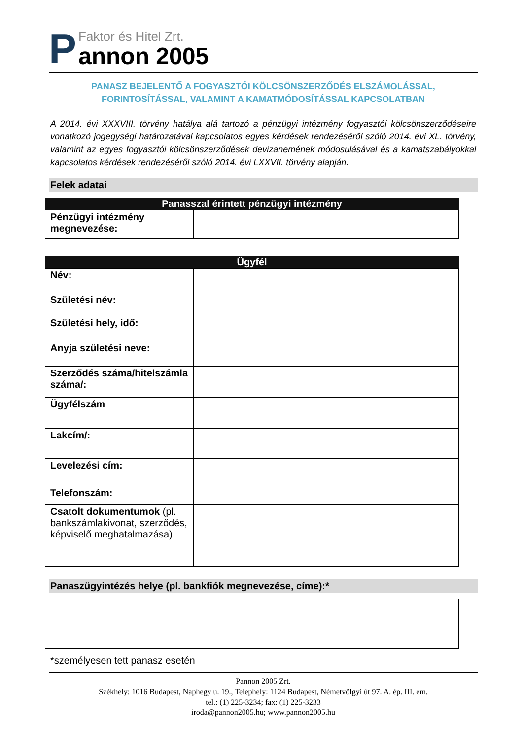P
Faktor és Hitel Zrt.
annon 2005
PANASZ BEJELENTŐ A FOGYASZTÓI KÖLCSÖNSZERZŐDÉS ELSZÁMOLÁSSAL,
FORINTOSÍTÁSSAL, VALAMINT A KAMATMÓDOSÍTÁSSAL KAPCSOLATBAN
A 2014. évi XXXVIII. törvény hatálya alá tartozó a pénzügyi intézmény fogyasztói kölcsönszerződéseire vonatkozó jogegységi határozatával kapcsolatos egyes kérdések rendezéséről szóló 2014. évi XL. törvény, valamint az egyes fogyasztói kölcsönszerződések devizanemének módosulásával és a kamatszabályokkal kapcsolatos kérdések rendezéséről szóló 2014. évi LXXVII. törvény alapján.
Felek adatai
| Panasszal érintett pénzügyi intézmény | |
| --- | --- |
| Pénzügyi intézmény megnevezése: | |
| Ügyfél | |
| --- | --- |
| Név: | |
| Születési név: | |
| Születési hely, idő: | |
| Anyja születési neve: | |
| Szerződés száma/hitelszámla száma/: | |
| Ügyfélszám | |
| Lakcím/: | |
| Levelezési cím: | |
| Telefonszám: | |
| Csatolt dokumentumok (pl. bankszámlakivonat, szerződés, képviselő meghatalmazása) | |
Panaszügyintézés helye (pl. bankfiók megnevezése, címe):*
*személyesen tett panasz esetén
Pannon 2005 Zrt.
Székhely: 1016 Budapest, Naphegy u. 19., Telephely: 1124 Budapest, Németvölgyi út 97. A. ép. III. em.
tel.: (1) 225-3234; fax: (1) 225-3233
iroda@pannon2005.hu; www.pannon2005.hu